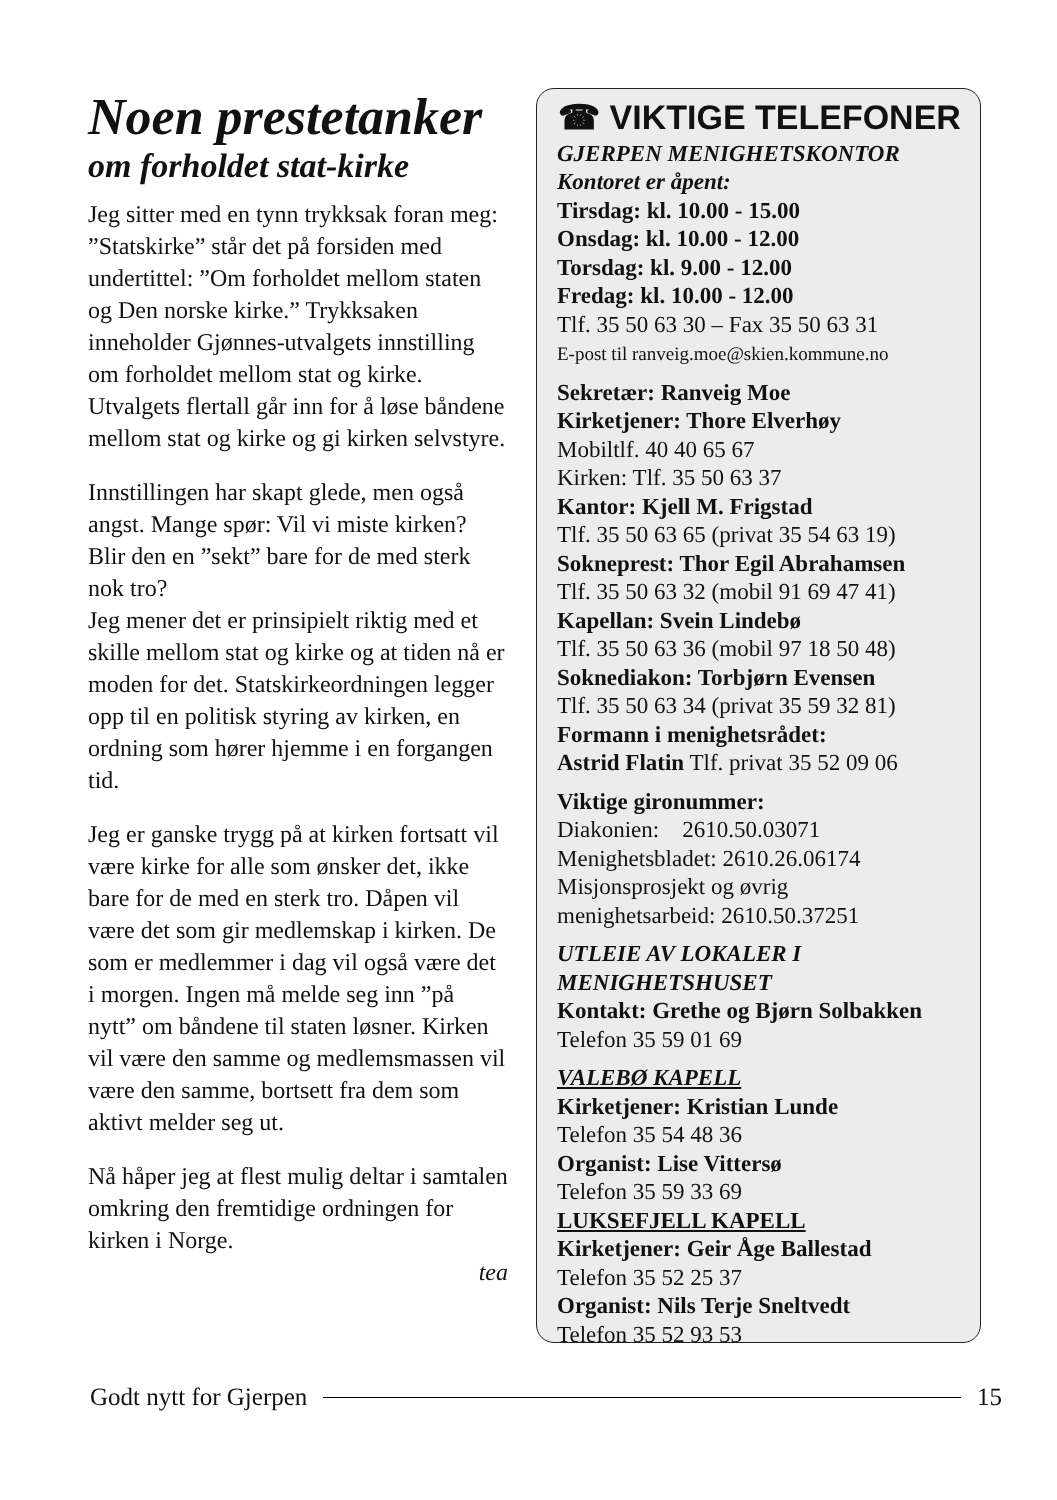Noen prestetanker
om forholdet stat-kirke
Jeg sitter med en tynn trykksak foran meg: ”Statskirke” står det på forsiden med undertittel: ”Om forholdet mellom staten og Den norske kirke.” Trykksaken inneholder Gjønnes-utvalgets innstilling om forholdet mellom stat og kirke. Utvalgets flertall går inn for å løse båndene mellom stat og kirke og gi kirken selvstyre.
Innstillingen har skapt glede, men også angst. Mange spør: Vil vi miste kirken? Blir den en ”sekt” bare for de med sterk nok tro?
Jeg mener det er prinsipielt riktig med et skille mellom stat og kirke og at tiden nå er moden for det. Statskirkeordningen legger opp til en politisk styring av kirken, en ordning som hører hjemme i en forgangen tid.
Jeg er ganske trygg på at kirken fortsatt vil være kirke for alle som ønsker det, ikke bare for de med en sterk tro. Dåpen vil være det som gir medlemskap i kirken. De som er medlemmer i dag vil også være det i morgen. Ingen må melde seg inn ”på nytt” om båndene til staten løsner. Kirken vil være den samme og medlemsmassen vil være den samme, bortsett fra dem som aktivt melder seg ut.
Nå håper jeg at flest mulig deltar i samtalen omkring den fremtidige ordningen for kirken i Norge.
tea
☎ VIKTIGE TELEFONER
GJERPEN MENIGHETSKONTOR
Kontoret er åpent:
Tirsdag: kl. 10.00 - 15.00
Onsdag: kl. 10.00 - 12.00
Torsdag: kl. 9.00 - 12.00
Fredag: kl. 10.00 - 12.00
Tlf. 35 50 63 30 – Fax 35 50 63 31
E-post til ranveig.moe@skien.kommune.no
Sekretær: Ranveig Moe
Kirketjener: Thore Elverhøy
Mobiltlf. 40 40 65 67
Kirken: Tlf. 35 50 63 37
Kantor: Kjell M. Frigstad
Tlf. 35 50 63 65 (privat 35 54 63 19)
Sokneprest: Thor Egil Abrahamsen
Tlf. 35 50 63 32 (mobil 91 69 47 41)
Kapellan: Svein Lindebø
Tlf. 35 50 63 36 (mobil 97 18 50 48)
Soknediakon: Torbjørn Evensen
Tlf. 35 50 63 34 (privat 35 59 32 81)
Formann i menighetsrådet:
Astrid Flatin Tlf. privat 35 52 09 06
Viktige gironummer:
Diakonien: 2610.50.03071
Menighetsbladet: 2610.26.06174
Misjonsprosjekt og øvrig
menighetsarbeid: 2610.50.37251
UTLEIE AV LOKALER I
MENIGHETSHUSET
Kontakt: Grethe og Bjørn Solbakken
Telefon 35 59 01 69
VALEBØ KAPELL
Kirketjener: Kristian Lunde
Telefon 35 54 48 36
Organist: Lise Vittersø
Telefon 35 59 33 69
LUKSEFJELL KAPELL
Kirketjener: Geir Åge Ballestad
Telefon 35 52 25 37
Organist: Nils Terje Sneltvedt
Telefon 35 52 93 53
Godt nytt for Gjerpen 15